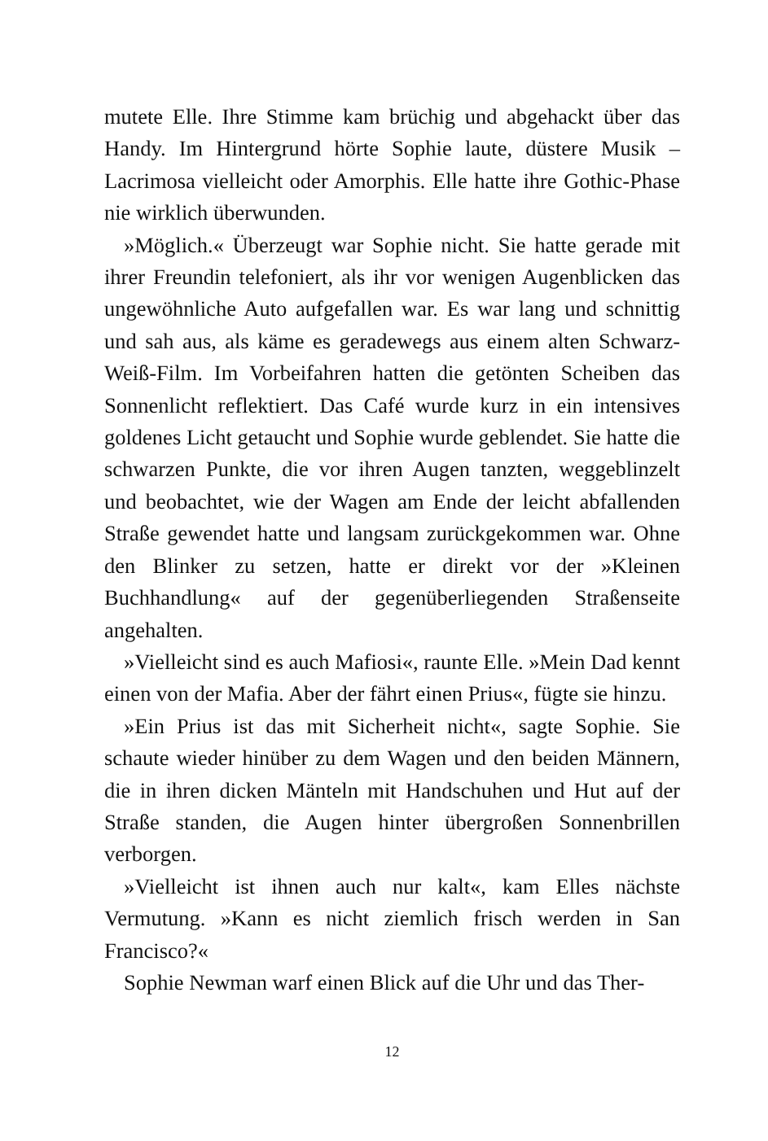mutete Elle. Ihre Stimme kam brüchig und abgehackt über das Handy. Im Hintergrund hörte Sophie laute, düstere Musik – Lacrimosa vielleicht oder Amorphis. Elle hatte ihre Gothic-Phase nie wirklich überwunden.
»Möglich.« Überzeugt war Sophie nicht. Sie hatte gerade mit ihrer Freundin telefoniert, als ihr vor wenigen Augenblicken das ungewöhnliche Auto aufgefallen war. Es war lang und schnittig und sah aus, als käme es geradewegs aus einem alten Schwarz-Weiß-Film. Im Vorbeifahren hatten die getönten Scheiben das Sonnenlicht reflektiert. Das Café wurde kurz in ein intensives goldenes Licht getaucht und Sophie wurde geblendet. Sie hatte die schwarzen Punkte, die vor ihren Augen tanzten, weggeblinzelt und beobachtet, wie der Wagen am Ende der leicht abfallenden Straße gewendet hatte und langsam zurückgekommen war. Ohne den Blinker zu setzen, hatte er direkt vor der »Kleinen Buchhandlung« auf der gegenüberliegenden Straßenseite angehalten.
»Vielleicht sind es auch Mafiosi«, raunte Elle. »Mein Dad kennt einen von der Mafia. Aber der fährt einen Prius«, fügte sie hinzu.
»Ein Prius ist das mit Sicherheit nicht«, sagte Sophie. Sie schaute wieder hinüber zu dem Wagen und den beiden Männern, die in ihren dicken Mänteln mit Handschuhen und Hut auf der Straße standen, die Augen hinter übergroßen Sonnenbrillen verborgen.
»Vielleicht ist ihnen auch nur kalt«, kam Elles nächste Vermutung. »Kann es nicht ziemlich frisch werden in San Francisco?«
Sophie Newman warf einen Blick auf die Uhr und das Ther-
12